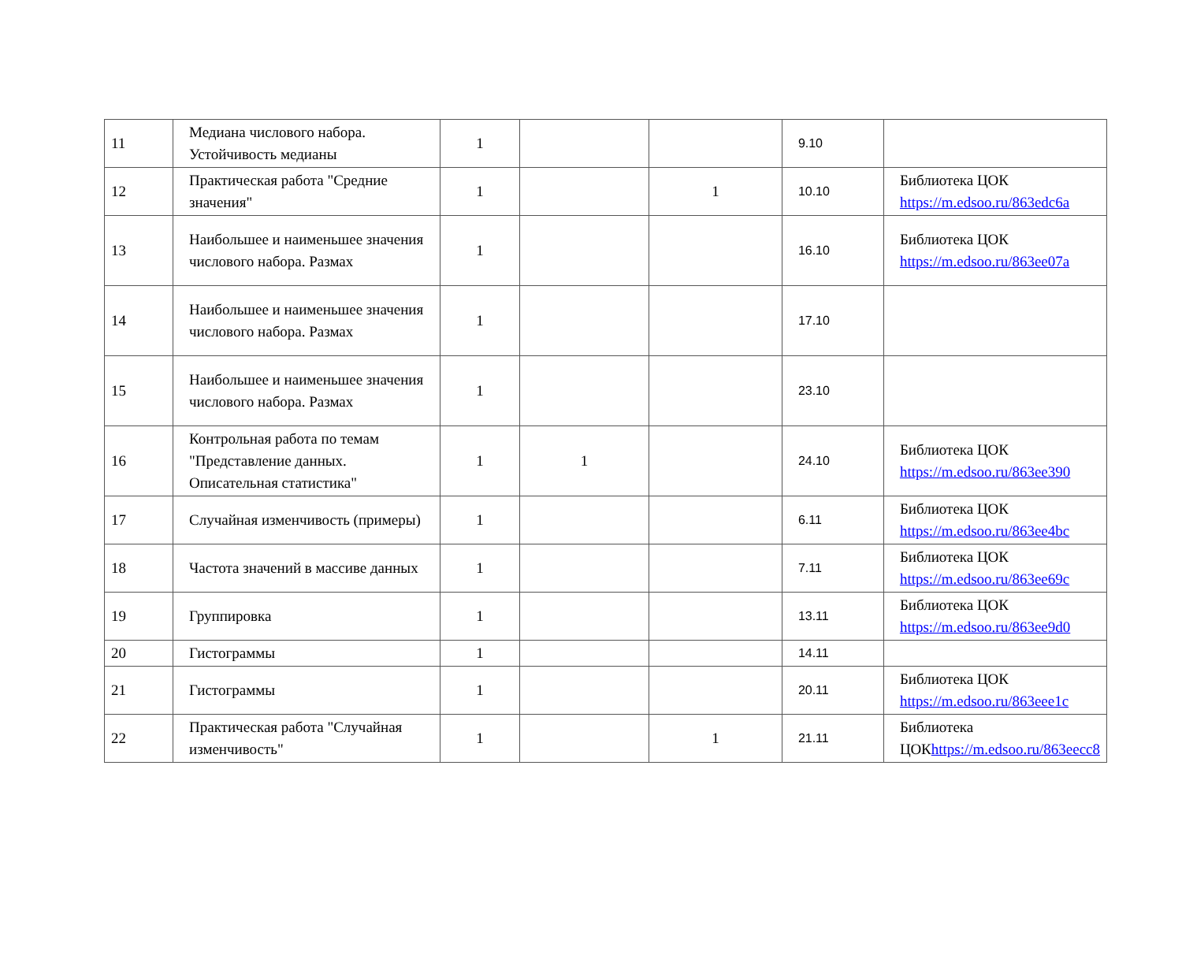| 11 | Медиана числового набора. Устойчивость медианы | 1 | | | 9.10 | |
| 12 | Практическая работа "Средние значения" | 1 | | 1 | 10.10 | Библиотека ЦОК https://m.edsoo.ru/863edc6a |
| 13 | Наибольшее и наименьшее значения числового набора. Размах | 1 | | | 16.10 | Библиотека ЦОК https://m.edsoo.ru/863ee07a |
| 14 | Наибольшее и наименьшее значения числового набора. Размах | 1 | | | 17.10 | |
| 15 | Наибольшее и наименьшее значения числового набора. Размах | 1 | | | 23.10 | |
| 16 | Контрольная работа по темам "Представление данных. Описательная статистика" | 1 | 1 | | 24.10 | Библиотека ЦОК https://m.edsoo.ru/863ee390 |
| 17 | Случайная изменчивость (примеры) | 1 | | | 6.11 | Библиотека ЦОК https://m.edsoo.ru/863ee4bc |
| 18 | Частота значений в массиве данных | 1 | | | 7.11 | Библиотека ЦОК https://m.edsoo.ru/863ee69c |
| 19 | Группировка | 1 | | | 13.11 | Библиотека ЦОК https://m.edsoo.ru/863ee9d0 |
| 20 | Гистограммы | 1 | | | 14.11 | |
| 21 | Гистограммы | 1 | | | 20.11 | Библиотека ЦОК https://m.edsoo.ru/863eee1c |
| 22 | Практическая работа "Случайная изменчивость" | 1 | | 1 | 21.11 | Библиотека ЦОК https://m.edsoo.ru/863eecc8 |